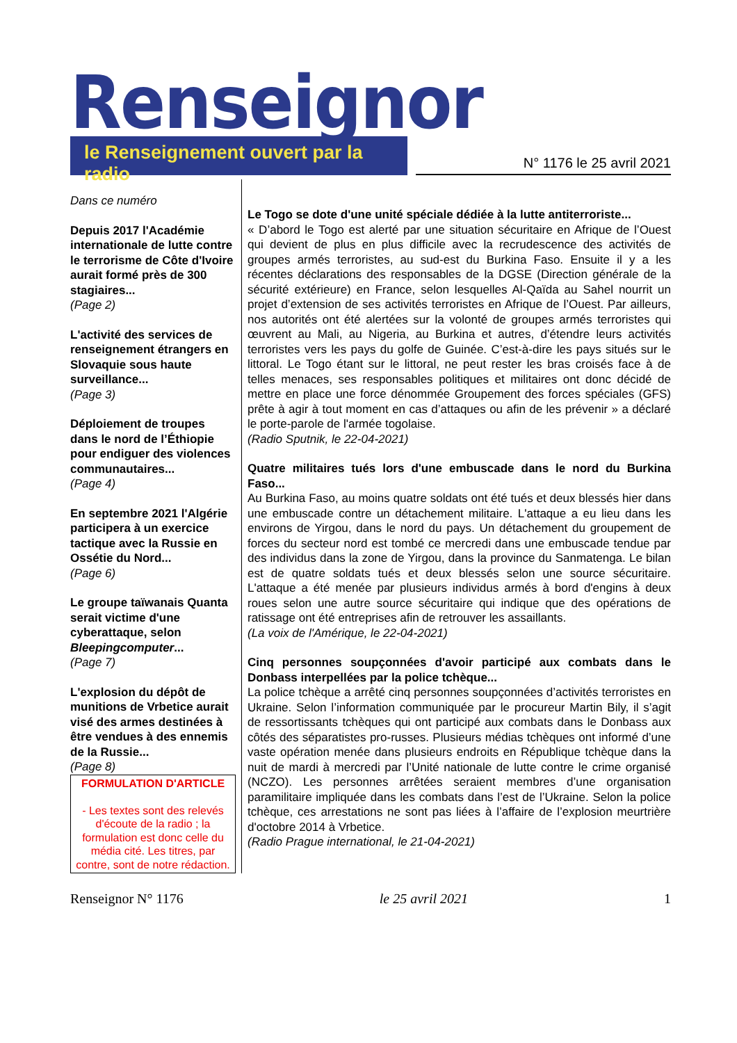Renseignor
le Renseignement ouvert par la radio
N° 1176 le 25 avril 2021
Dans ce numéro
Depuis 2017 l'Académie internationale de lutte contre le terrorisme de Côte d'Ivoire aurait formé près de 300 stagiaires...
(Page 2)
L'activité des services de renseignement étrangers en Slovaquie sous haute surveillance...
(Page 3)
Déploiement de troupes dans le nord de l’Éthiopie pour endiguer des violences communautaires...
(Page 4)
En septembre 2021 l'Algérie participera à un exercice tactique avec la Russie en Ossétie du Nord...
(Page 6)
Le groupe taïwanais Quanta serait victime d'une cyberattaque, selon Bleepingcomputer...
(Page 7)
L'explosion du dépôt de munitions de Vrbetice aurait visé des armes destinées à être vendues à des ennemis de la Russie...
(Page 8)
FORMULATION D'ARTICLE
- Les textes sont des relevés d'écoute de la radio ; la formulation est donc celle du média cité. Les titres, par contre, sont de notre rédaction.
Le Togo se dote d'une unité spéciale dédiée à la lutte antiterroriste...
« D’abord le Togo est alerté par une situation sécuritaire en Afrique de l’Ouest qui devient de plus en plus difficile avec la recrudescence des activités de groupes armés terroristes, au sud-est du Burkina Faso. Ensuite il y a les récentes déclarations des responsables de la DGSE (Direction générale de la sécurité extérieure) en France, selon lesquelles Al-Qaïda au Sahel nourrit un projet d’extension de ses activités terroristes en Afrique de l’Ouest. Par ailleurs, nos autorités ont été alertées sur la volonté de groupes armés terroristes qui œuvrent au Mali, au Nigeria, au Burkina et autres, d’étendre leurs activités terroristes vers les pays du golfe de Guinée. C’est-à-dire les pays situés sur le littoral. Le Togo étant sur le littoral, ne peut rester les bras croisés face à de telles menaces, ses responsables politiques et militaires ont donc décidé de mettre en place une force dénommée Groupement des forces spéciales (GFS) prête à agir à tout moment en cas d’attaques ou afin de les prévenir » a déclaré le porte-parole de l'armée togolaise.
(Radio Sputnik, le 22-04-2021)
Quatre militaires tués lors d'une embuscade dans le nord du Burkina Faso...
Au Burkina Faso, au moins quatre soldats ont été tués et deux blessés hier dans une embuscade contre un détachement militaire. L'attaque a eu lieu dans les environs de Yirgou, dans le nord du pays. Un détachement du groupement de forces du secteur nord est tombé ce mercredi dans une embuscade tendue par des individus dans la zone de Yirgou, dans la province du Sanmatenga. Le bilan est de quatre soldats tués et deux blessés selon une source sécuritaire. L'attaque a été menée par plusieurs individus armés à bord d'engins à deux roues selon une autre source sécuritaire qui indique que des opérations de ratissage ont été entreprises afin de retrouver les assaillants.
(La voix de l'Amérique, le 22-04-2021)
Cinq personnes soupçonnées d'avoir participé aux combats dans le Donbass interpellées par la police tchèque...
La police tchèque a arrêté cinq personnes soupçonnées d’activités terroristes en Ukraine. Selon l’information communiquée par le procureur Martin Bily, il s’agit de ressortissants tchèques qui ont participé aux combats dans le Donbass aux côtés des séparatistes pro-russes. Plusieurs médias tchèques ont informé d’une vaste opération menée dans plusieurs endroits en République tchèque dans la nuit de mardi à mercredi par l’Unité nationale de lutte contre le crime organisé (NCZO). Les personnes arrêtées seraient membres d’une organisation paramilitaire impliquée dans les combats dans l’est de l’Ukraine. Selon la police tchèque, ces arrestations ne sont pas liées à l’affaire de l’explosion meurtrière d'octobre 2014 à Vrbetice.
(Radio Prague international, le 21-04-2021)
Renseignor N° 1176 le 25 avril 2021 1